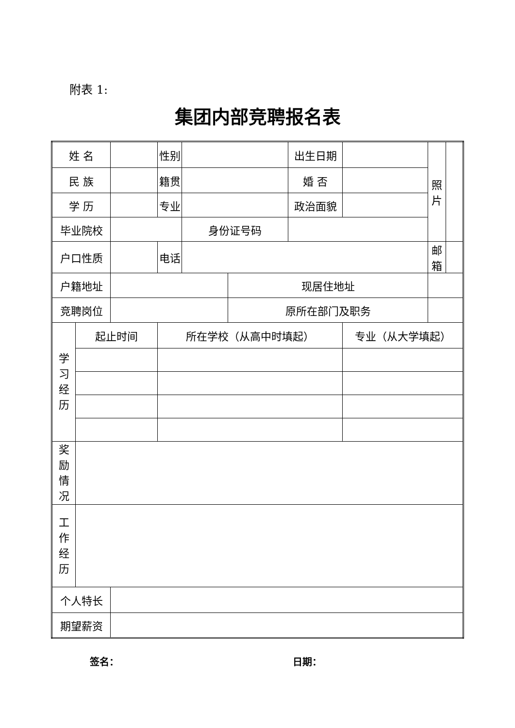附表 1:
集团内部竞聘报名表
| 姓 名 | | | 性别 | | | 出生日期 | | 照 片 | |
| 民 族 | | | 籍贯 | | | 婚 否 | | | |
| 学 历 | | | 专业 | | | 政治面貌 | | | |
| 毕业院校 | | | | 身份证号码 | | | | | |
| 户口性质 | | | 电话 | | | | | 邮箱 | |
| 户籍地址 | | | | | 现居住地址 | | | | |
| 竞聘岗位 | | | | | 原所在部门及职务 | | | | |
| 学 习 经 历 | 起止时间 | | 所在学校（从高中时填起） | | | | 专业（从大学填起） | | |
| 奖 励 情 况 | | | | | | | | | |
| 工 作 经 历 | | | | | | | | | |
| 个人特长 | | | | | | | | | |
| 期望薪资 | | | | | | | | | |
签名： 日期：